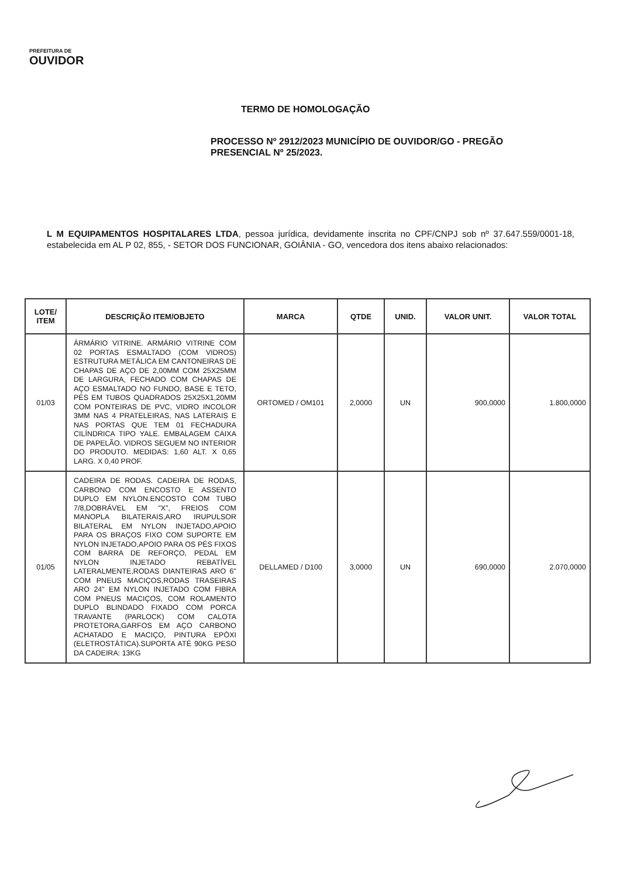PREFEITURA DE
OUVIDOR
TERMO DE HOMOLOGAÇÃO
PROCESSO Nº 2912/2023 MUNICÍPIO DE OUVIDOR/GO - PREGÃO PRESENCIAL Nº 25/2023.
L M EQUIPAMENTOS HOSPITALARES LTDA, pessoa jurídica, devidamente inscrita no CPF/CNPJ sob nº 37.647.559/0001-18, estabelecida em AL P 02, 855, - SETOR DOS FUNCIONAR, GOIÂNIA - GO, vencedora dos itens abaixo relacionados:
| LOTE/ ITEM | DESCRIÇÃO ITEM/OBJETO | MARCA | QTDE | UNID. | VALOR UNIT. | VALOR TOTAL |
| --- | --- | --- | --- | --- | --- | --- |
| 01/03 | ÁRMÁRIO VITRINE. ARMÁRIO VITRINE COM 02 PORTAS ESMALTADO (COM VIDROS) ESTRUTURA METÁLICA EM CANTONEIRAS DE CHAPAS DE AÇO DE 2,00MM COM 25X25MM DE LARGURA, FECHADO COM CHAPAS DE AÇO ESMALTADO NO FUNDO, BASE E TETO, PÉS EM TUBOS QUADRADOS 25X25X1,20MM COM PONTEIRAS DE PVC, VIDRO INCOLOR 3MM NAS 4 PRATELEIRAS, NAS LATERAIS E NAS PORTAS QUE TEM 01 FECHADURA CILÍNDRICA TIPO YALE. EMBALAGEM CAIXA DE PAPELÃO. VIDROS SEGUEM NO INTERIOR DO PRODUTO. MEDIDAS: 1,60 ALT. X 0,65 LARG. X 0,40 PROF. | ORTOMED / OM101 | 2,0000 | UN | 900,0000 | 1.800,0000 |
| 01/05 | CADEIRA DE RODAS. CADEIRA DE RODAS, CARBONO COM ENCOSTO E ASSENTO DUPLO EM NYLON.ENCOSTO COM TUBO 7/8,DOBRÁVEL EM "X", FREIOS COM MANOPLA BILATERAIS,ARO IRUPULSOR BILATERAL EM NYLON INJETADO,APOIO PARA OS BRAÇOS FIXO COM SUPORTE EM NYLON INJETADO,APOIO PARA OS PÉS FIXOS COM BARRA DE REFORÇO, PEDAL EM NYLON INJETADO REBATÍVEL LATERALMENTE,RODAS DIANTEIRAS ARO 6" COM PNEUS MACIÇOS,RODAS TRASEIRAS ARO 24" EM NYLON INJETADO COM FIBRA COM PNEUS MACIÇOS, COM ROLAMENTO DUPLO BLINDADO FIXADO COM PORCA TRAVANTE (PARLOCK) COM CALOTA PROTETORA,GARFOS EM AÇO CARBONO ACHATADO E MACIÇO, PINTURA EPÓXI (ELETROSTÁTICA).SUPORTA ATÉ 90KG PESO DA CADEIRA: 13KG | DELLAMED / D100 | 3,0000 | UN | 690,0000 | 2.070,0000 |